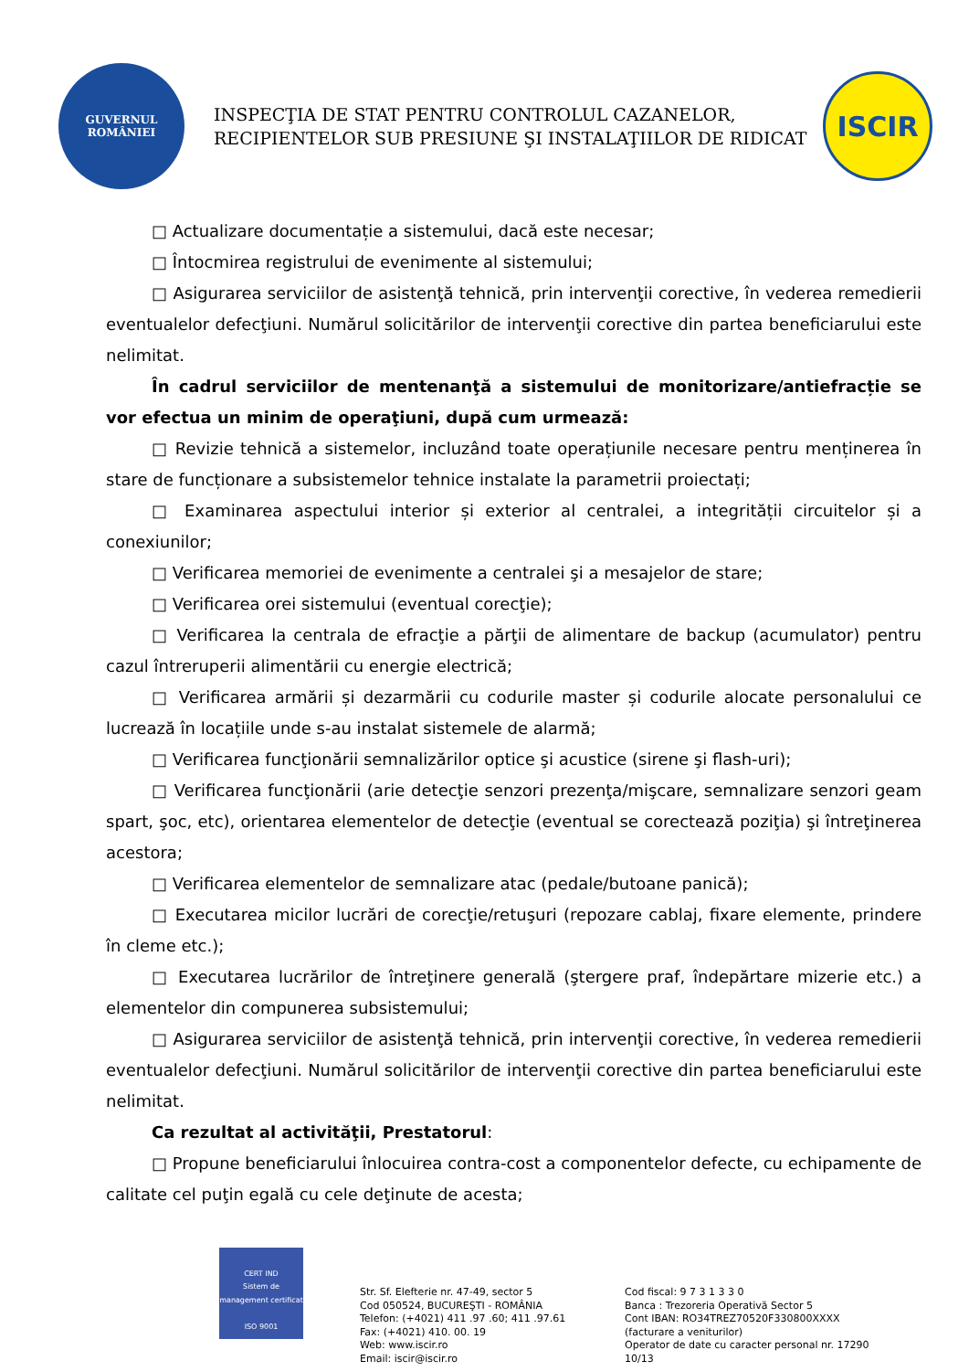GUVERNUL
ROMÂNIEI
INSPECŢIA DE STAT PENTRU CONTROLUL CAZANELOR,
RECIPIENTELOR SUB PRESIUNE ŞI INSTALAŢIILOR DE RIDICAT
ISCIR
□ Actualizare documentație a sistemului, dacă este necesar;
□ Întocmirea registrului de evenimente al sistemului;
□ Asigurarea serviciilor de asistenţă tehnică, prin intervenţii corective, în vederea remedierii eventualelor defecţiuni. Numărul solicitărilor de intervenţii corective din partea beneficiarului este nelimitat.
În cadrul serviciilor de mentenanţă a sistemului de monitorizare/antiefracție se vor efectua un minim de operaţiuni, după cum urmează:
□ Revizie tehnică a sistemelor, incluzând toate operațiunile necesare pentru menținerea în stare de funcționare a subsistemelor tehnice instalate la parametrii proiectați;
□ Examinarea aspectului interior și exterior al centralei, a integrității circuitelor și a conexiunilor;
□ Verificarea memoriei de evenimente a centralei şi a mesajelor de stare;
□ Verificarea orei sistemului (eventual corecţie);
□ Verificarea la centrala de efracţie a părţii de alimentare de backup (acumulator) pentru cazul întreruperii alimentării cu energie electrică;
□ Verificarea armării și dezarmării cu codurile master și codurile alocate personalului ce lucrează în locațiile unde s-au instalat sistemele de alarmă;
□ Verificarea funcţionării semnalizărilor optice şi acustice (sirene şi flash-uri);
□ Verificarea funcţionării (arie detecţie senzori prezenţa/mişcare, semnalizare senzori geam spart, şoc, etc), orientarea elementelor de detecţie (eventual se corectează poziţia) şi întreţinerea acestora;
□ Verificarea elementelor de semnalizare atac (pedale/butoane panică);
□ Executarea micilor lucrări de corecţie/retuşuri (repozare cablaj, fixare elemente, prindere în cleme etc.);
□ Executarea lucrărilor de întreţinere generală (ştergere praf, îndepărtare mizerie etc.) a elementelor din compunerea subsistemului;
□ Asigurarea serviciilor de asistenţă tehnică, prin intervenţii corective, în vederea remedierii eventualelor defecţiuni. Numărul solicitărilor de intervenţii corective din partea beneficiarului este nelimitat.
Ca rezultat al activităţii, Prestatorul:
□ Propune beneficiarului înlocuirea contra-cost a componentelor defecte, cu echipamente de calitate cel puţin egală cu cele deţinute de acesta;
CERT IND
Sistem de management certificat
ISO 9001
Str. Sf. Elefterie nr. 47-49, sector 5
Cod 050524, BUCUREŞTI - ROMÂNIA
Telefon: (+4021) 411 .97 .60; 411 .97.61
Fax: (+4021) 410. 00. 19
Web: www.iscir.ro
Email: iscir@iscir.ro
Cod fiscal: 9 7 3 1 3 3 0
Banca : Trezoreria Operativă Sector 5
Cont IBAN: RO34TREZ70520F330800XXXX
(facturare a veniturilor)
Operator de date cu caracter personal nr. 17290
10/13